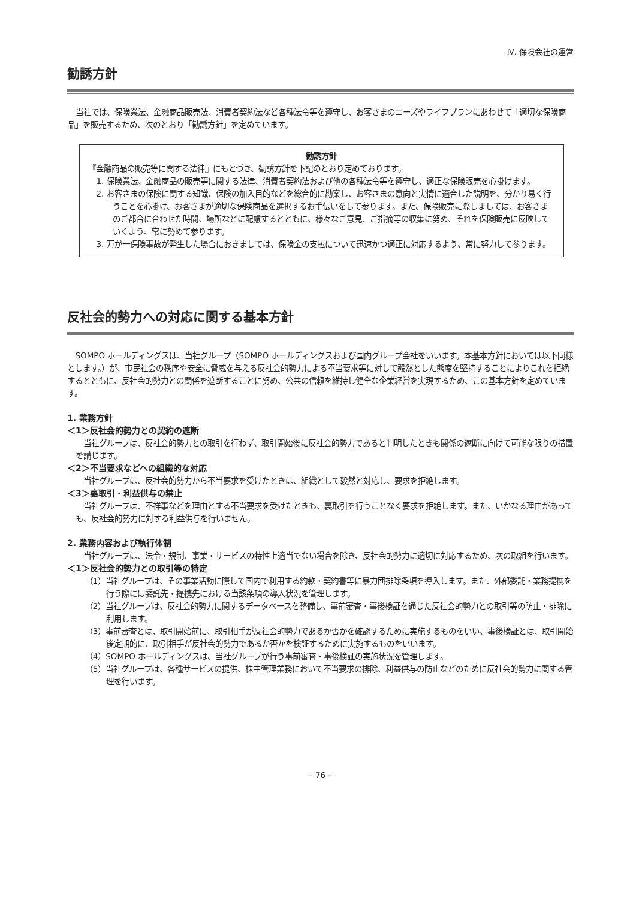Ⅳ. 保険会社の運営
勧誘方針
当社では、保険業法、金融商品販売法、消費者契約法など各種法令等を遵守し、お客さまのニーズやライフプランにあわせて「適切な保険商品」を販売するため、次のとおり「勧誘方針」を定めています。
勧誘方針
『金融商品の販売等に関する法律』にもとづき、勧誘方針を下記のとおり定めております。
1. 保険業法、金融商品の販売等に関する法律、消費者契約法および他の各種法令等を遵守し、適正な保険販売を心掛けます。
2. お客さまの保険に関する知識、保険の加入目的などを総合的に勘案し、お客さまの意向と実情に適合した説明を、分かり易く行うことを心掛け、お客さまが適切な保険商品を選択するお手伝いをして参ります。また、保険販売に際しましては、お客さまのご都合に合わせた時間、場所などに配慮するとともに、様々なご意見、ご指摘等の収集に努め、それを保険販売に反映していくよう、常に努めて参ります。
3. 万が一保険事故が発生した場合におきましては、保険金の支払について迅速かつ適正に対応するよう、常に努力して参ります。
反社会的勢力への対応に関する基本方針
SOMPO ホールディングスは、当社グループ（SOMPO ホールディングスおよび国内グループ会社をいいます。本基本方針においては以下同様とします。）が、市民社会の秩序や安全に脅威を与える反社会的勢力による不当要求等に対して毅然とした態度を堅持することによりこれを拒絶するとともに、反社会的勢力との関係を遮断することに努め、公共の信頼を維持し健全な企業経営を実現するため、この基本方針を定めています。
1. 業務方針
＜1＞反社会的勢力との契約の遮断
当社グループは、反社会的勢力との取引を行わず、取引開始後に反社会的勢力であると判明したときも関係の遮断に向けて可能な限りの措置を講じます。
＜2＞不当要求などへの組織的な対応
当社グループは、反社会的勢力から不当要求を受けたときは、組織として毅然と対応し、要求を拒絶します。
＜3＞裏取引・利益供与の禁止
当社グループは、不祥事などを理由とする不当要求を受けたときも、裏取引を行うことなく要求を拒絶します。また、いかなる理由があっても、反社会的勢力に対する利益供与を行いません。
2. 業務内容および執行体制
当社グループは、法令・規制、事業・サービスの特性上適当でない場合を除き、反社会的勢力に適切に対応するため、次の取組を行います。
＜1＞反社会的勢力との取引等の特定
（1）当社グループは、その事業活動に際して国内で利用する約款・契約書等に暴力団排除条項を導入します。また、外部委託・業務提携を行う際には委託先・提携先における当該条項の導入状況を管理します。
（2）当社グループは、反社会的勢力に関するデータベースを整備し、事前審査・事後検証を通じた反社会的勢力との取引等の防止・排除に利用します。
（3）事前審査とは、取引開始前に、取引相手が反社会的勢力であるか否かを確認するために実施するものをいい、事後検証とは、取引開始後定期的に、取引相手が反社会的勢力であるか否かを検証するために実施するものをいいます。
（4）SOMPO ホールディングスは、当社グループが行う事前審査・事後検証の実施状況を管理します。
（5）当社グループは、各種サービスの提供、株主管理業務において不当要求の排除、利益供与の防止などのために反社会的勢力に関する管理を行います。
– 76 –